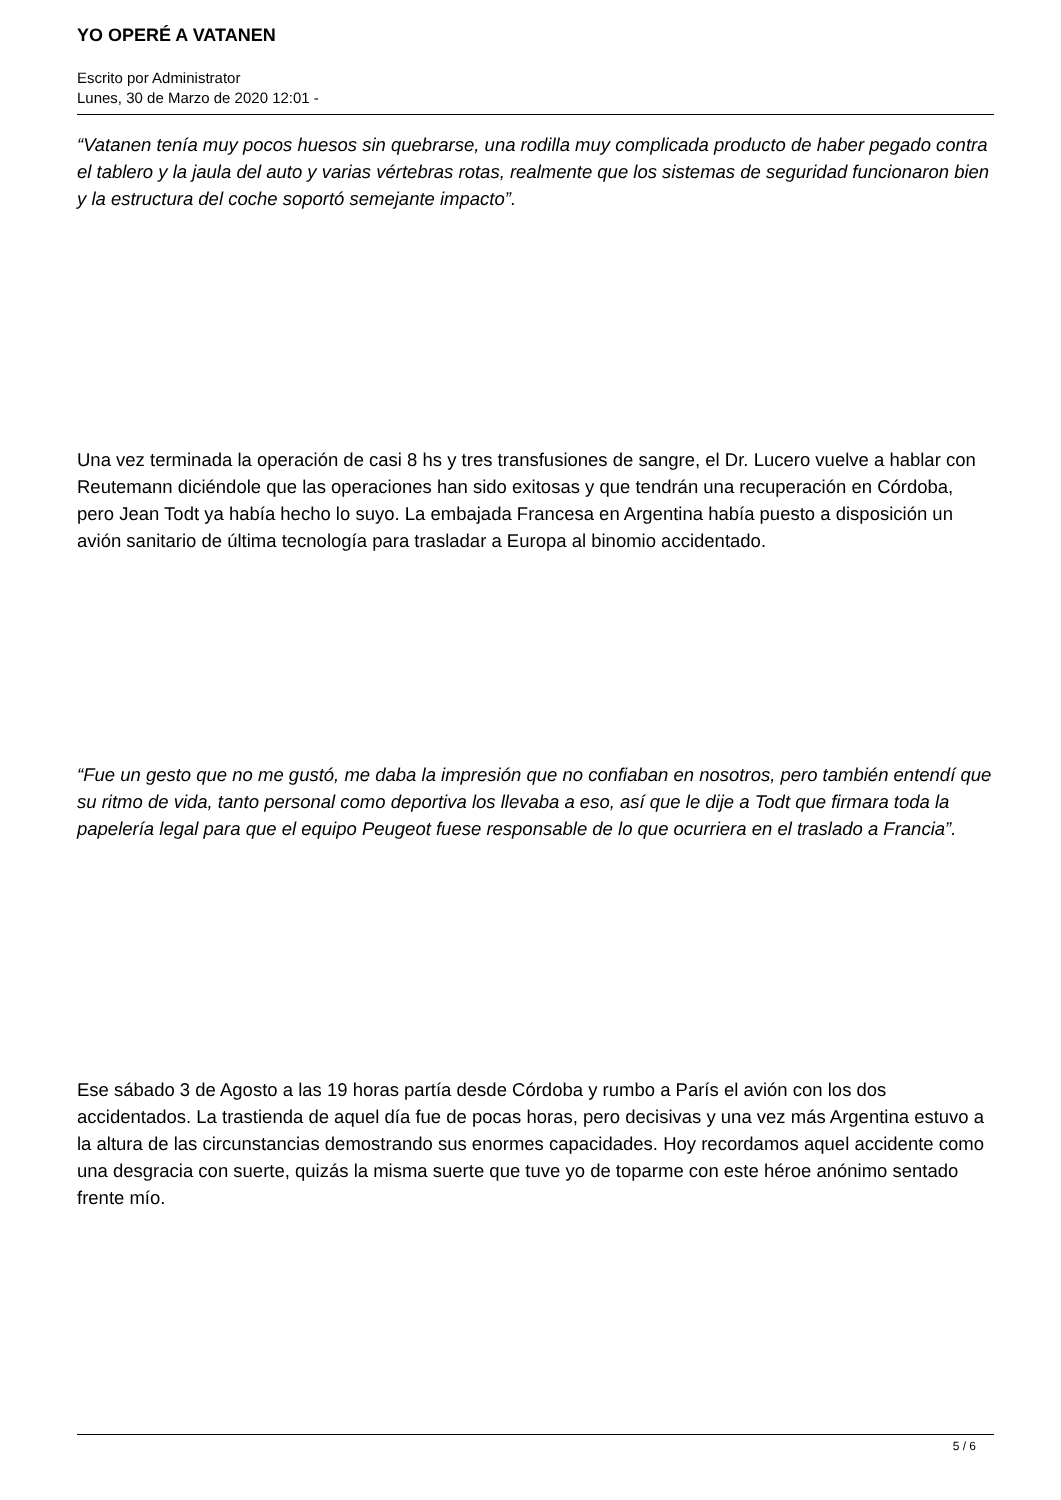YO OPERÉ A VATANEN
Escrito por Administrator
Lunes, 30 de Marzo de 2020 12:01 -
“Vatanen tenía muy pocos huesos sin quebrarse, una rodilla muy complicada producto de haber pegado contra el tablero y la jaula del auto y varias vértebras rotas, realmente que los sistemas de seguridad funcionaron bien y la estructura del coche soportó semejante impacto”.
Una vez terminada la operación de casi 8 hs y tres transfusiones de sangre, el Dr. Lucero vuelve a hablar con Reutemann diciéndole que las operaciones han sido exitosas y que tendrán una recuperación en Córdoba, pero Jean Todt ya había hecho lo suyo. La embajada Francesa en Argentina había puesto a disposición un avión sanitario de última tecnología para trasladar a Europa al binomio accidentado.
“Fue un gesto que no me gustó, me daba la impresión que no confiaban en nosotros, pero también entendí que su ritmo de vida, tanto personal como deportiva los llevaba a eso, así que le dije a Todt que firmara toda la papelería legal para que el equipo Peugeot fuese responsable de lo que ocurriera en el traslado a Francia”.
Ese sábado 3 de Agosto a las 19 horas partía desde Córdoba y rumbo a París el avión con los dos accidentados. La trastienda de aquel día fue de pocas horas, pero decisivas y una vez más Argentina estuvo a la altura de las circunstancias demostrando sus enormes capacidades. Hoy recordamos aquel accidente como una desgracia con suerte, quizás la misma suerte que tuve yo de toparme con este héroe anónimo sentado frente mío.
5 / 6